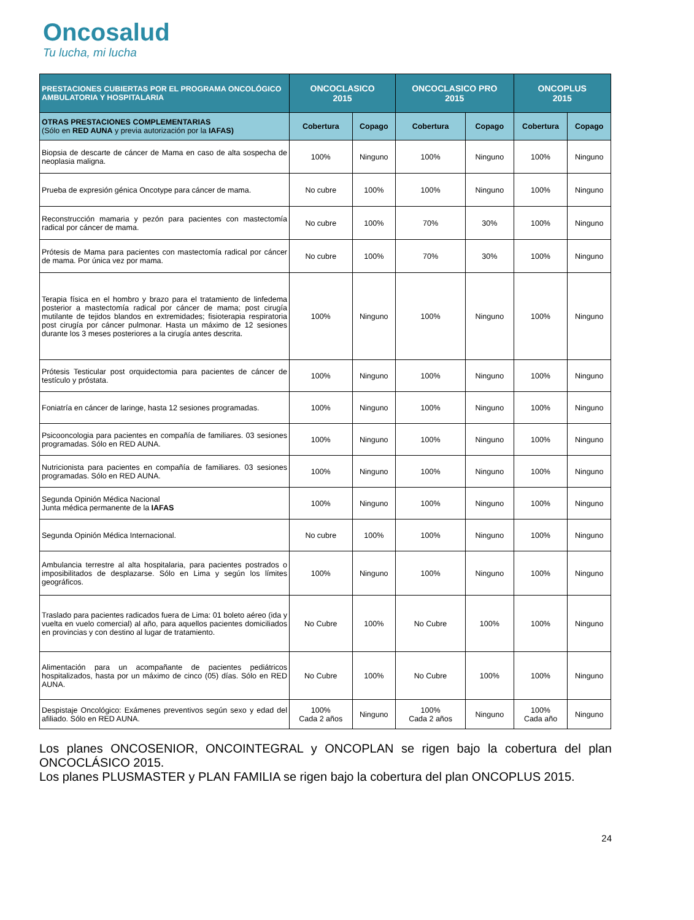Oncosalud
Tu lucha, mi lucha
| PRESTACIONES CUBIERTAS POR EL PROGRAMA ONCOLÓGICO AMBULATORIA Y HOSPITALARIA | ONCOCLASICO 2015 | | ONCOCLASICO PRO 2015 | | ONCOPLUS 2015 | |
| --- | --- | --- | --- | --- | --- | --- |
| OTRAS PRESTACIONES COMPLEMENTARIAS (Sólo en RED AUNA y previa autorización por la IAFAS) | Cobertura | Copago | Cobertura | Copago | Cobertura | Copago |
| Biopsia de descarte de cáncer de Mama en caso de alta sospecha de neoplasia maligna. | 100% | Ninguno | 100% | Ninguno | 100% | Ninguno |
| Prueba de expresión génica Oncotype para cáncer de mama. | No cubre | 100% | 100% | Ninguno | 100% | Ninguno |
| Reconstrucción mamaria y pezón para pacientes con mastectomía radical por cáncer de mama. | No cubre | 100% | 70% | 30% | 100% | Ninguno |
| Prótesis de Mama para pacientes con mastectomía radical por cáncer de mama. Por única vez por mama. | No cubre | 100% | 70% | 30% | 100% | Ninguno |
| Terapia física en el hombro y brazo para el tratamiento de linfedema posterior a mastectomía radical por cáncer de mama; post cirugía mutilante de tejidos blandos en extremidades; fisioterapia respiratoria post cirugía por cáncer pulmonar. Hasta un máximo de 12 sesiones durante los 3 meses posteriores a la cirugía antes descrita. | 100% | Ninguno | 100% | Ninguno | 100% | Ninguno |
| Prótesis Testicular post orquidectomia para pacientes de cáncer de testículo y próstata. | 100% | Ninguno | 100% | Ninguno | 100% | Ninguno |
| Foniatría en cáncer de laringe, hasta 12 sesiones programadas. | 100% | Ninguno | 100% | Ninguno | 100% | Ninguno |
| Psicooncologia para pacientes en compañía de familiares. 03 sesiones programadas. Sólo en RED AUNA. | 100% | Ninguno | 100% | Ninguno | 100% | Ninguno |
| Nutricionista para pacientes en compañía de familiares. 03 sesiones programadas. Sólo en RED AUNA. | 100% | Ninguno | 100% | Ninguno | 100% | Ninguno |
| Segunda Opinión Médica Nacional Junta médica permanente de la IAFAS | 100% | Ninguno | 100% | Ninguno | 100% | Ninguno |
| Segunda Opinión Médica Internacional. | No cubre | 100% | 100% | Ninguno | 100% | Ninguno |
| Ambulancia terrestre al alta hospitalaria, para pacientes postrados o imposibilitados de desplazarse. Sólo en Lima y según los límites geográficos. | 100% | Ninguno | 100% | Ninguno | 100% | Ninguno |
| Traslado para pacientes radicados fuera de Lima: 01 boleto aéreo (ida y vuelta en vuelo comercial) al año, para aquellos pacientes domiciliados en provincias y con destino al lugar de tratamiento. | No Cubre | 100% | No Cubre | 100% | 100% | Ninguno |
| Alimentación para un acompañante de pacientes pediátricos hospitalizados, hasta por un máximo de cinco (05) días. Sólo en RED AUNA. | No Cubre | 100% | No Cubre | 100% | 100% | Ninguno |
| Despistaje Oncológico: Exámenes preventivos según sexo y edad del afiliado. Sólo en RED AUNA. | 100% Cada 2 años | Ninguno | 100% Cada 2 años | Ninguno | 100% Cada año | Ninguno |
Los planes ONCOSENIOR, ONCOINTEGRAL y ONCOPLAN se rigen bajo la cobertura del plan ONCOCLÁSICO 2015.
Los planes PLUSMASTER y PLAN FAMILIA se rigen bajo la cobertura del plan ONCOPLUS 2015.
24